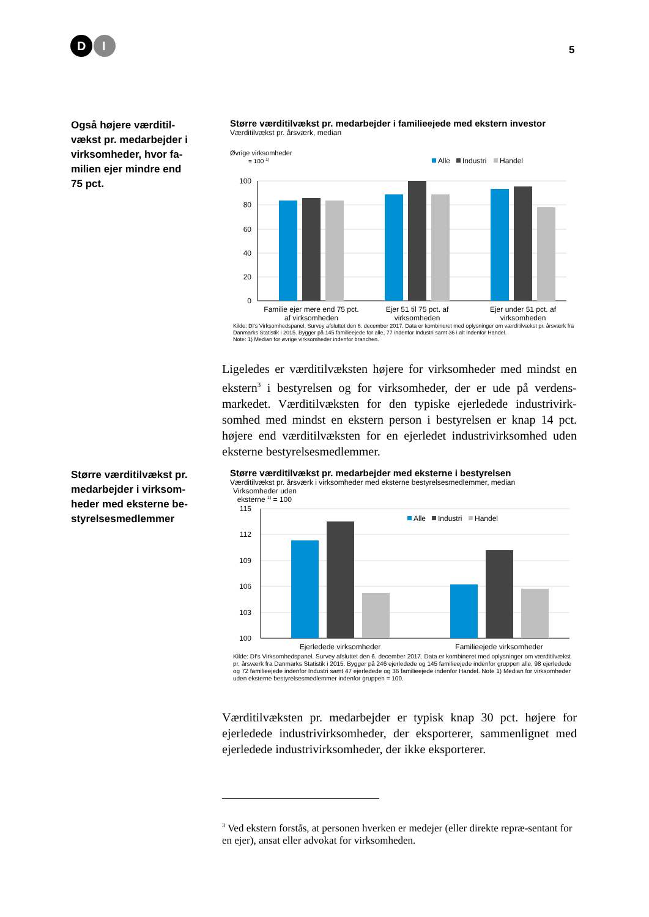D
I
5
Også højere værditil-vækst pr. medarbejder i virksomheder, hvor fa-milien ejer mindre end 75 pct.
Større værditilvækst pr. medarbejder i familieejede med ekstern investor
Værditilvækst pr. årsværk, median
Øvrige virksomheder
= 100 1)
Alle
Industri
Handel
100
80
60
40
20
0
Familie ejer mere end 75 pct.
af virksomheden
Ejer 51 til 75 pct. af
virksomheden
Ejer under 51 pct. af
virksomheden
Kilde: DI's Virksomhedspanel. Survey afsluttet den 6. december 2017. Data er kombineret med oplysninger om værditilvækst pr. årsværk fra Danmarks Statistik i 2015. Bygger på 145 familieejede for alle, 77 indenfor Industri samt 36 i alt indenfor Handel.
Note: 1) Median for øvrige virksomheder indenfor branchen.
Ligeledes er værditilvæksten højere for virksomheder med mindst en ekstern<sup>3</sup> i bestyrelsen og for virksomheder, der er ude på verdens-markedet. Værditilvæksten for den typiske ejerledede industrivirk-somhed med mindst en ekstern person i bestyrelsen er knap 14 pct. højere end værditilvæksten for en ejerledet industrivirksomhed uden eksterne bestyrelsesmedlemmer.
Større værditilvækst pr. medarbejder i virksom-heder med eksterne be-styrelsesmedlemmer
Større værditilvækst pr. medarbejder med eksterne i bestyrelsen
Værditilvækst pr. årsværk i virksomheder med eksterne bestyrelsesmedlemmer, median
Virksomheder uden
eksterne <sup>1)</sup> = 100
115
112
109
106
103
100
Alle
Industri
Handel
Ejerledede virksomheder
Familieejede virksomheder
Kilde: DI's Virksomhedspanel. Survey afsluttet den 6. december 2017. Data er kombineret med oplysninger om værditilvækst pr. årsværk fra Danmarks Statistik i 2015. Bygger på 246 ejerledede og 145 familieejede indenfor gruppen alle, 98 ejerledede og 72 familieejede indenfor Industri samt 47 ejerledede og 36 familieejede indenfor Handel. Note 1) Median for virksomheder uden eksterne bestyrelsesmedlemmer indenfor gruppen = 100.
Værditilvæksten pr. medarbejder er typisk knap 30 pct. højere for ejerledede industrivirksomheder, der eksporterer, sammenlignet med ejerledede industrivirksomheder, der ikke eksporterer.
<sup>3</sup> Ved ekstern forstås, at personen hverken er medejer (eller direkte repræ-sentant for en ejer), ansat eller advokat for virksomheden.